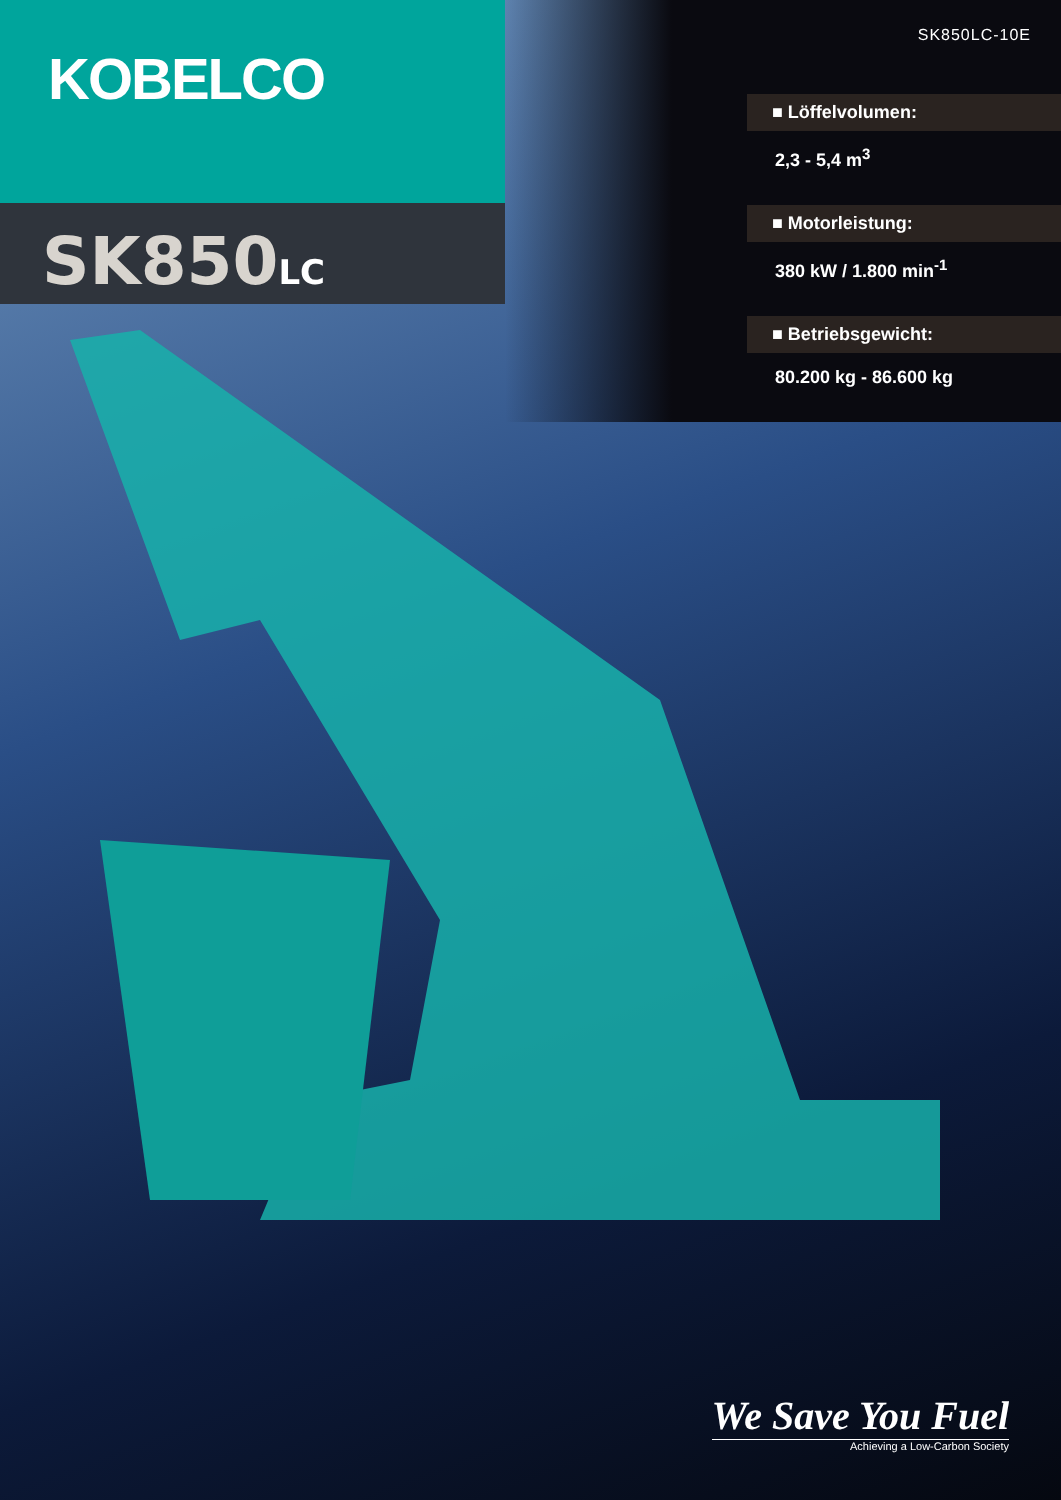KOBELCO
SK850LC
SK850LC-10E
■ Löffelvolumen:
2,3 - 5,4 m<sup>3</sup>
■ Motorleistung:
380 kW / 1.800 min<sup>-1</sup>
■ Betriebsgewicht:
80.200 kg - 86.600 kg
We Save You Fuel
Achieving a Low-Carbon Society